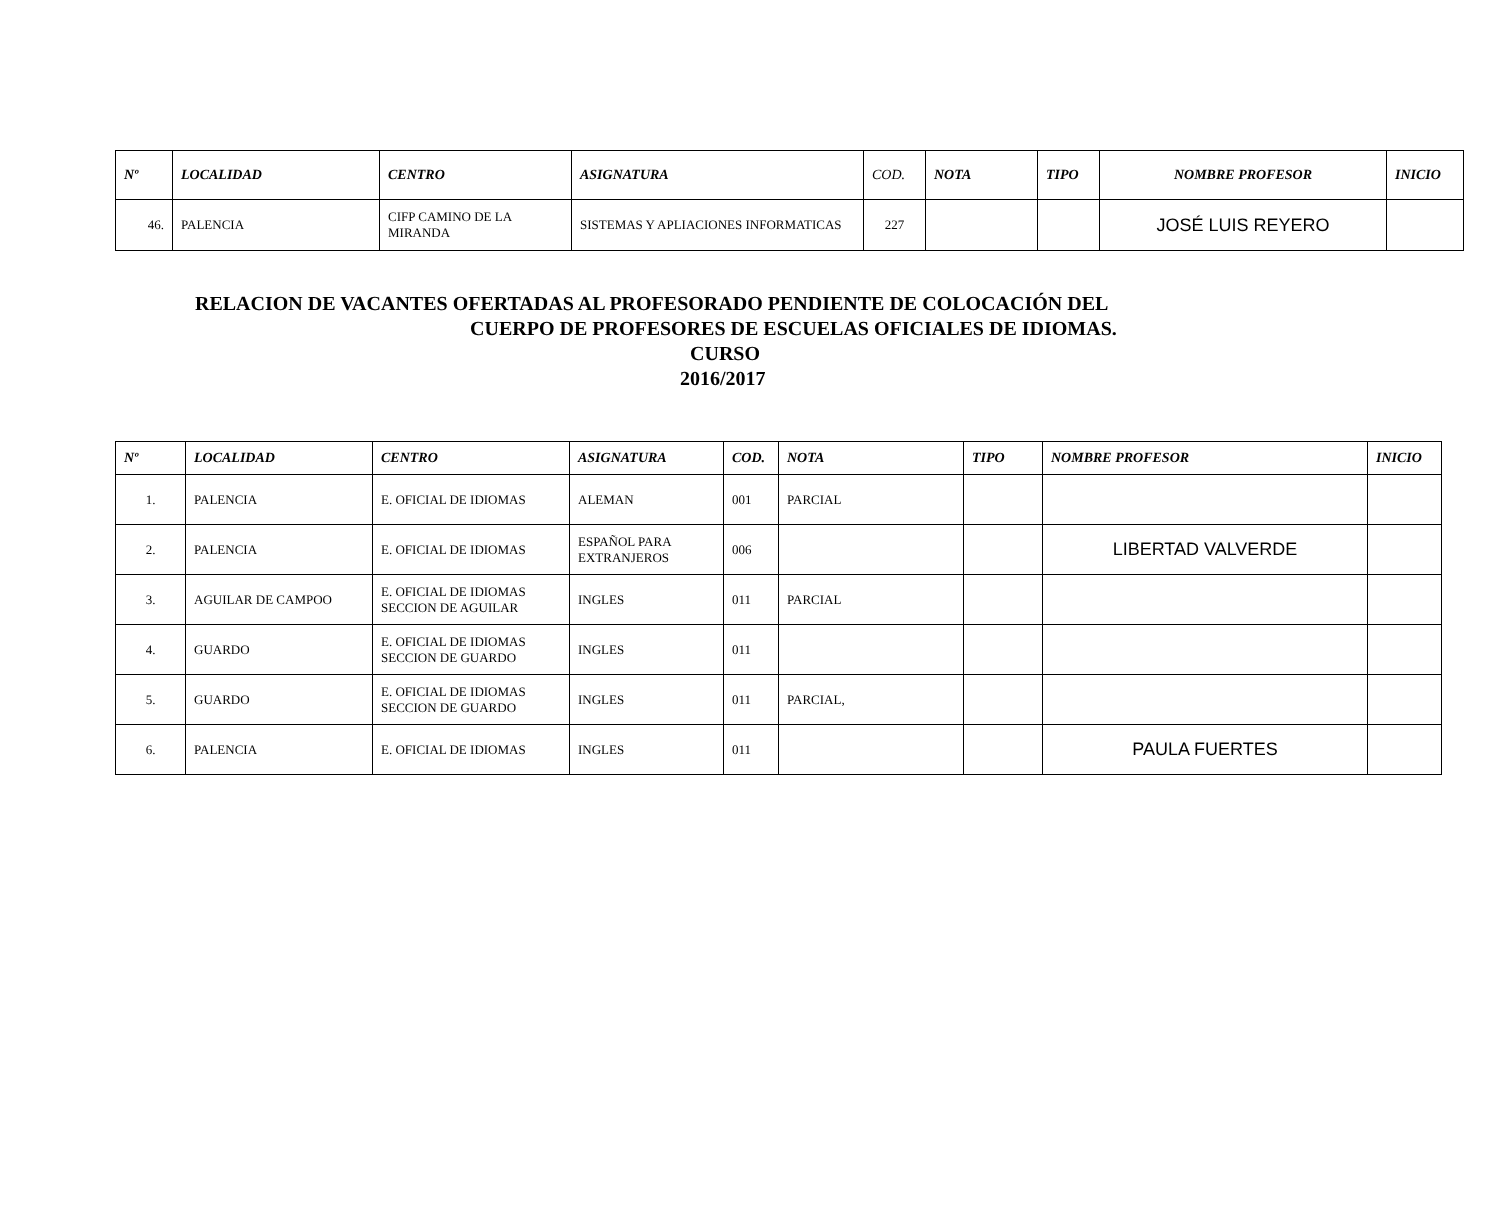| Nº | LOCALIDAD | CENTRO | ASIGNATURA | COD. | NOTA | TIPO | NOMBRE PROFESOR | INICIO |
| --- | --- | --- | --- | --- | --- | --- | --- | --- |
| 46. | PALENCIA | CIFP CAMINO DE LA MIRANDA | SISTEMAS Y APLIACIONES INFORMATICAS | 227 | | | JOSÉ LUIS REYERO | |
RELACION DE VACANTES OFERTADAS AL PROFESORADO PENDIENTE DE COLOCACIÓN DEL
CUERPO DE PROFESORES DE ESCUELAS OFICIALES DE IDIOMAS.
CURSO
2016/2017
| Nº | LOCALIDAD | CENTRO | ASIGNATURA | COD. | NOTA | TIPO | NOMBRE PROFESOR | INICIO |
| --- | --- | --- | --- | --- | --- | --- | --- | --- |
| 1. | PALENCIA | E. OFICIAL DE IDIOMAS | ALEMAN | 001 | PARCIAL | | | |
| 2. | PALENCIA | E. OFICIAL DE IDIOMAS | ESPAÑOL PARA EXTRANJEROS | 006 | | | LIBERTAD VALVERDE | |
| 3. | AGUILAR DE CAMPOO | E. OFICIAL DE IDIOMAS SECCION DE AGUILAR | INGLES | 011 | PARCIAL | | | |
| 4. | GUARDO | E. OFICIAL DE IDIOMAS SECCION DE GUARDO | INGLES | 011 | | | | |
| 5. | GUARDO | E. OFICIAL DE IDIOMAS SECCION DE GUARDO | INGLES | 011 | PARCIAL, | | | |
| 6. | PALENCIA | E. OFICIAL DE IDIOMAS | INGLES | 011 | | | PAULA FUERTES | |